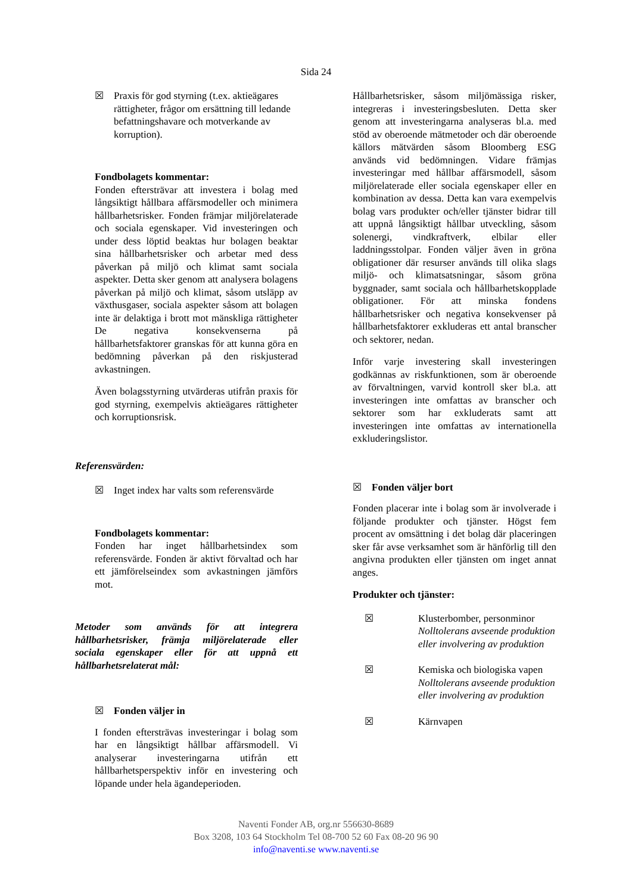Sida 24
☒ Praxis för god styrning (t.ex. aktieägares rättigheter, frågor om ersättning till ledande befattningshavare och motverkande av korruption).
Fondbolagets kommentar:
Fonden eftersträvar att investera i bolag med långsiktigt hållbara affärsmodeller och minimera hållbarhetsrisker. Fonden främjar miljörelaterade och sociala egenskaper. Vid investeringen och under dess löptid beaktas hur bolagen beaktar sina hållbarhetsrisker och arbetar med dess påverkan på miljö och klimat samt sociala aspekter. Detta sker genom att analysera bolagens påverkan på miljö och klimat, såsom utsläpp av växthusgaser, sociala aspekter såsom att bolagen inte är delaktiga i brott mot mänskliga rättigheter De negativa konsekvenserna på hållbarhetsfaktorer granskas för att kunna göra en bedömning påverkan på den riskjusterad avkastningen.
Även bolagsstyrning utvärderas utifrån praxis för god styrning, exempelvis aktieägares rättigheter och korruptionsrisk.
Referensvärden:
☒ Inget index har valts som referensvärde
Fondbolagets kommentar:
Fonden har inget hållbarhetsindex som referensvärde. Fonden är aktivt förvaltad och har ett jämförelseindex som avkastningen jämförs mot.
Metoder som används för att integrera hållbarhetsrisker, främja miljörelaterade eller sociala egenskaper eller för att uppnå ett hållbarhetsrelaterat mål:
☒ Fonden väljer in
I fonden eftersträvas investeringar i bolag som har en långsiktigt hållbar affärsmodell. Vi analyserar investeringarna utifrån ett hållbarhetsperspektiv inför en investering och löpande under hela ägandeperioden.
Hållbarhetsrisker, såsom miljömässiga risker, integreras i investeringsbesluten. Detta sker genom att investeringarna analyseras bl.a. med stöd av oberoende mätmetoder och där oberoende källors mätvärden såsom Bloomberg ESG används vid bedömningen. Vidare främjas investeringar med hållbar affärsmodell, såsom miljörelaterade eller sociala egenskaper eller en kombination av dessa. Detta kan vara exempelvis bolag vars produkter och/eller tjänster bidrar till att uppnå långsiktigt hållbar utveckling, såsom solenergi, vindkraftverk, elbilar eller laddningsstolpar. Fonden väljer även in gröna obligationer där resurser används till olika slags miljö- och klimatsatsningar, såsom gröna byggnader, samt sociala och hållbarhetskopplade obligationer. För att minska fondens hållbarhetsrisker och negativa konsekvenser på hållbarhetsfaktorer exkluderas ett antal branscher och sektorer, nedan.
Inför varje investering skall investeringen godkännas av riskfunktionen, som är oberoende av förvaltningen, varvid kontroll sker bl.a. att investeringen inte omfattas av branscher och sektorer som har exkluderats samt att investeringen inte omfattas av internationella exkluderingslistor.
☒ Fonden väljer bort
Fonden placerar inte i bolag som är involverade i följande produkter och tjänster. Högst fem procent av omsättning i det bolag där placeringen sker får avse verksamhet som är hänförlig till den angivna produkten eller tjänsten om inget annat anges.
Produkter och tjänster:
☒ Klusterbomber, personminor
Nolltolerans avseende produktion eller involvering av produktion
☒ Kemiska och biologiska vapen
Nolltolerans avseende produktion eller involvering av produktion
☒ Kärnvapen
Naventi Fonder AB, org.nr 556630-8689
Box 3208, 103 64 Stockholm Tel 08-700 52 60 Fax 08-20 96 90
info@naventi.se www.naventi.se